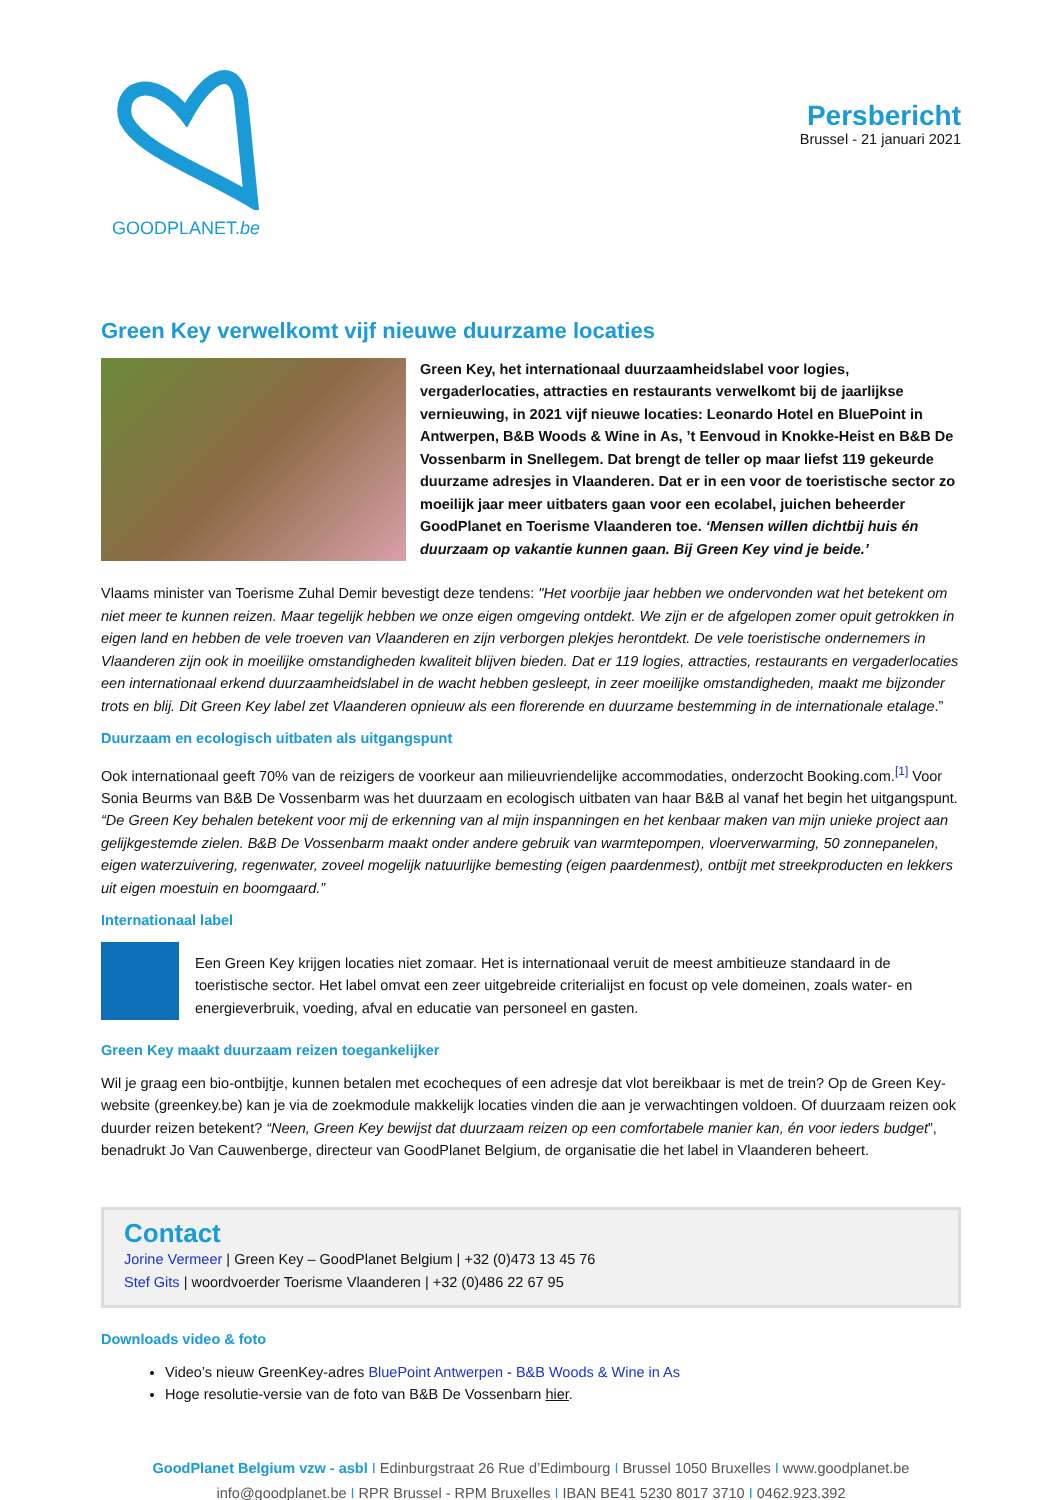GOODPLANET.be
Persbericht
Brussel - 21 januari 2021
Green Key verwelkomt vijf nieuwe duurzame locaties
Green Key, het internationaal duurzaamheidslabel voor logies, vergaderlocaties, attracties en restaurants verwelkomt bij de jaarlijkse vernieuwing, in 2021 vijf nieuwe locaties: Leonardo Hotel en BluePoint in Antwerpen, B&B Woods & Wine in As, ’t Eenvoud in Knokke-Heist en B&B De Vossenbarm in Snellegem. Dat brengt de teller op maar liefst 119 gekeurde duurzame adresjes in Vlaanderen. Dat er in een voor de toeristische sector zo moeilijk jaar meer uitbaters gaan voor een ecolabel, juichen beheerder GoodPlanet en Toerisme Vlaanderen toe. ‘Mensen willen dichtbij huis én duurzaam op vakantie kunnen gaan. Bij Green Key vind je beide.’
Vlaams minister van Toerisme Zuhal Demir bevestigt deze tendens: "Het voorbije jaar hebben we ondervonden wat het betekent om niet meer te kunnen reizen. Maar tegelijk hebben we onze eigen omgeving ontdekt. We zijn er de afgelopen zomer opuit getrokken in eigen land en hebben de vele troeven van Vlaanderen en zijn verborgen plekjes herontdekt. De vele toeristische ondernemers in Vlaanderen zijn ook in moeilijke omstandigheden kwaliteit blijven bieden. Dat er 119 logies, attracties, restaurants en vergaderlocaties een internationaal erkend duurzaamheidslabel in de wacht hebben gesleept, in zeer moeilijke omstandigheden, maakt me bijzonder trots en blij. Dit Green Key label zet Vlaanderen opnieuw als een florerende en duurzame bestemming in de internationale etalage.”
Duurzaam en ecologisch uitbaten als uitgangspunt
Ook internationaal geeft 70% van de reizigers de voorkeur aan milieuvriendelijke accommodaties, onderzocht Booking.com.<sup>[1]</sup> Voor Sonia Beurms van B&B De Vossenbarm was het duurzaam en ecologisch uitbaten van haar B&B al vanaf het begin het uitgangspunt. “De Green Key behalen betekent voor mij de erkenning van al mijn inspanningen en het kenbaar maken van mijn unieke project aan gelijkgestemde zielen. B&B De Vossenbarm maakt onder andere gebruik van warmtepompen, vloerverwarming, 50 zonnepanelen, eigen waterzuivering, regenwater, zoveel mogelijk natuurlijke bemesting (eigen paardenmest), ontbijt met streekproducten en lekkers uit eigen moestuin en boomgaard.”
Internationaal label
Een Green Key krijgen locaties niet zomaar. Het is internationaal veruit de meest ambitieuze standaard in de toeristische sector. Het label omvat een zeer uitgebreide criterialijst en focust op vele domeinen, zoals water- en energieverbruik, voeding, afval en educatie van personeel en gasten.
Green Key maakt duurzaam reizen toegankelijker
Wil je graag een bio-ontbijtje, kunnen betalen met ecocheques of een adresje dat vlot bereikbaar is met de trein? Op de Green Key-website (greenkey.be) kan je via de zoekmodule makkelijk locaties vinden die aan je verwachtingen voldoen. Of duurzaam reizen ook duurder reizen betekent? “Neen, Green Key bewijst dat duurzaam reizen op een comfortabele manier kan, én voor ieders budget”, benadrukt Jo Van Cauwenberge, directeur van GoodPlanet Belgium, de organisatie die het label in Vlaanderen beheert.
Contact
Jorine Vermeer | Green Key – GoodPlanet Belgium | +32 (0)473 13 45 76
Stef Gits | woordvoerder Toerisme Vlaanderen | +32 (0)486 22 67 95
Downloads video & foto
Video’s nieuw GreenKey-adres BluePoint Antwerpen - B&B Woods & Wine in As
Hoge resolutie-versie van de foto van B&B De Vossenbarn hier.
GoodPlanet Belgium vzw - asbl I Edinburgstraat 26 Rue d’Edimbourg I Brussel 1050 Bruxelles I www.goodplanet.be
info@goodplanet.be I RPR Brussel - RPM Bruxelles I IBAN BE41 5230 8017 3710 I 0462.923.392